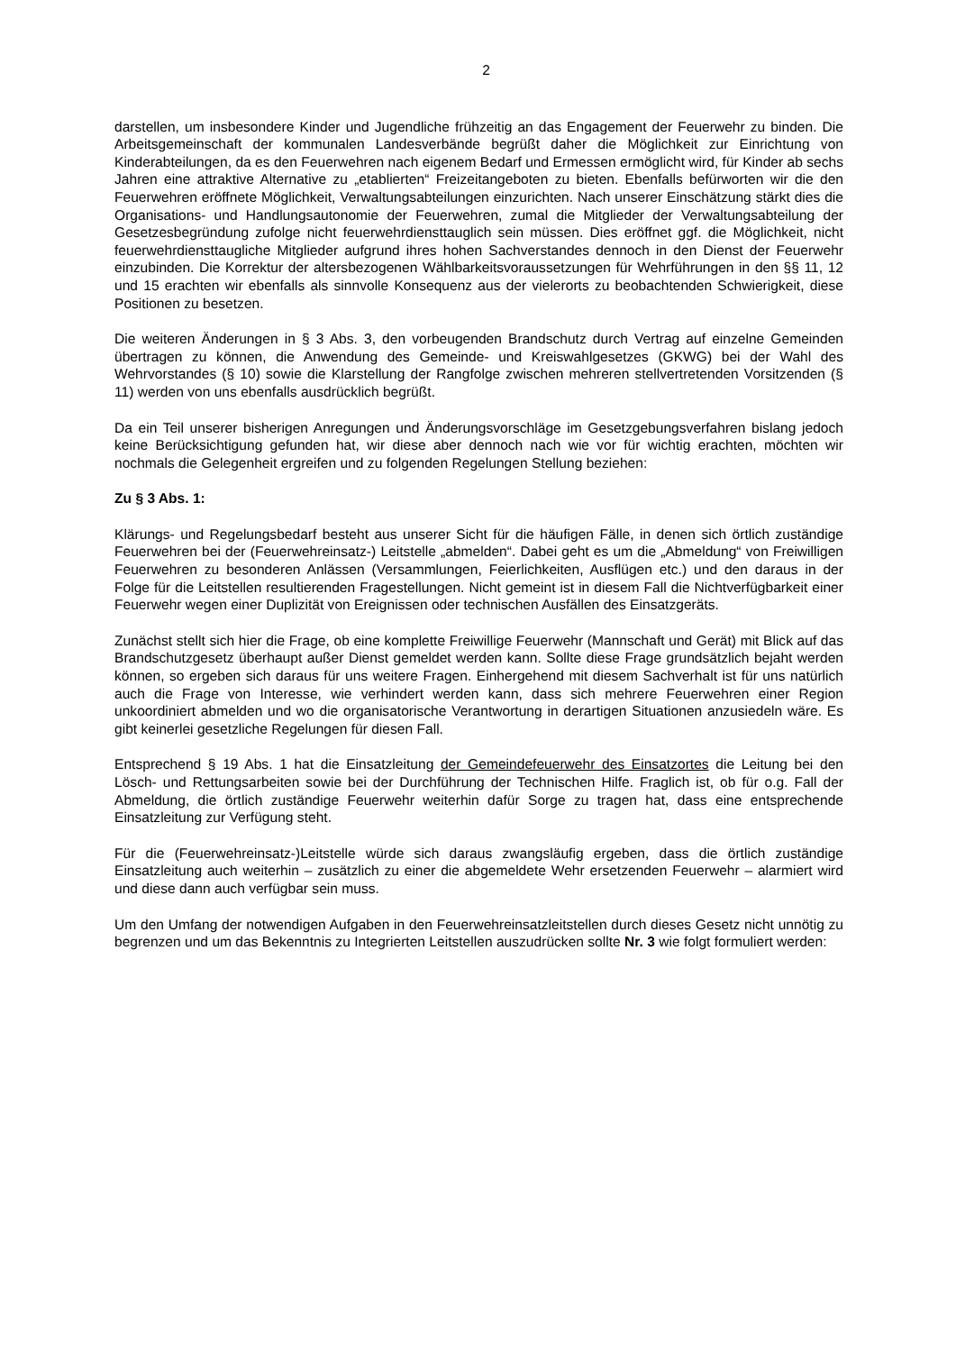2
darstellen, um insbesondere Kinder und Jugendliche frühzeitig an das Engagement der Feuerwehr zu binden. Die Arbeitsgemeinschaft der kommunalen Landesverbände begrüßt daher die Möglichkeit zur Einrichtung von Kinderabteilungen, da es den Feuerwehren nach eigenem Bedarf und Ermessen ermöglicht wird, für Kinder ab sechs Jahren eine attraktive Alternative zu „etablierten“ Freizeitangeboten zu bieten. Ebenfalls befürworten wir die den Feuerwehren eröffnete Möglichkeit, Verwaltungsabteilungen einzurichten. Nach unserer Einschätzung stärkt dies die Organisations- und Handlungsautonomie der Feuerwehren, zumal die Mitglieder der Verwaltungsabteilung der Gesetzesbegründung zufolge nicht feuerwehrdiensttauglich sein müssen. Dies eröffnet ggf. die Möglichkeit, nicht feuerwehrdiensttaugliche Mitglieder aufgrund ihres hohen Sachverstandes dennoch in den Dienst der Feuerwehr einzubinden. Die Korrektur der altersbezogenen Wählbarkeitsvoraussetzungen für Wehrführungen in den §§ 11, 12 und 15 erachten wir ebenfalls als sinnvolle Konsequenz aus der vielerorts zu beobachtenden Schwierigkeit, diese Positionen zu besetzen.
Die weiteren Änderungen in § 3 Abs. 3, den vorbeugenden Brandschutz durch Vertrag auf einzelne Gemeinden übertragen zu können, die Anwendung des Gemeinde- und Kreiswahlgesetzes (GKWG) bei der Wahl des Wehrvorstandes (§ 10) sowie die Klarstellung der Rangfolge zwischen mehreren stellvertretenden Vorsitzenden (§ 11) werden von uns ebenfalls ausdrücklich begrüßt.
Da ein Teil unserer bisherigen Anregungen und Änderungsvorschläge im Gesetzgebungsverfahren bislang jedoch keine Berücksichtigung gefunden hat, wir diese aber dennoch nach wie vor für wichtig erachten, möchten wir nochmals die Gelegenheit ergreifen und zu folgenden Regelungen Stellung beziehen:
Zu § 3 Abs. 1:
Klärungs- und Regelungsbedarf besteht aus unserer Sicht für die häufigen Fälle, in denen sich örtlich zuständige Feuerwehren bei der (Feuerwehreinsatz-) Leitstelle „abmelden“. Dabei geht es um die „Abmeldung“ von Freiwilligen Feuerwehren zu besonderen Anlässen (Versammlungen, Feierlichkeiten, Ausflügen etc.) und den daraus in der Folge für die Leitstellen resultierenden Fragestellungen. Nicht gemeint ist in diesem Fall die Nichtverfügbarkeit einer Feuerwehr wegen einer Duplizität von Ereignissen oder technischen Ausfällen des Einsatzgeräts.
Zunächst stellt sich hier die Frage, ob eine komplette Freiwillige Feuerwehr (Mannschaft und Gerät) mit Blick auf das Brandschutzgesetz überhaupt außer Dienst gemeldet werden kann. Sollte diese Frage grundsätzlich bejaht werden können, so ergeben sich daraus für uns weitere Fragen. Einhergehend mit diesem Sachverhalt ist für uns natürlich auch die Frage von Interesse, wie verhindert werden kann, dass sich mehrere Feuerwehren einer Region unkoordiniert abmelden und wo die organisatorische Verantwortung in derartigen Situationen anzusiedeln wäre. Es gibt keinerlei gesetzliche Regelungen für diesen Fall.
Entsprechend § 19 Abs. 1 hat die Einsatzleitung der Gemeindefeuerwehr des Einsatzortes die Leitung bei den Lösch- und Rettungsarbeiten sowie bei der Durchführung der Technischen Hilfe. Fraglich ist, ob für o.g. Fall der Abmeldung, die örtlich zuständige Feuerwehr weiterhin dafür Sorge zu tragen hat, dass eine entsprechende Einsatzleitung zur Verfügung steht.
Für die (Feuerwehreinsatz-)Leitstelle würde sich daraus zwangsläufig ergeben, dass die örtlich zuständige Einsatzleitung auch weiterhin – zusätzlich zu einer die abgemeldete Wehr ersetzenden Feuerwehr – alarmiert wird und diese dann auch verfügbar sein muss.
Um den Umfang der notwendigen Aufgaben in den Feuerwehreinsatzleitstellen durch dieses Gesetz nicht unnötig zu begrenzen und um das Bekenntnis zu Integrierten Leitstellen auszudrücken sollte Nr. 3 wie folgt formuliert werden: